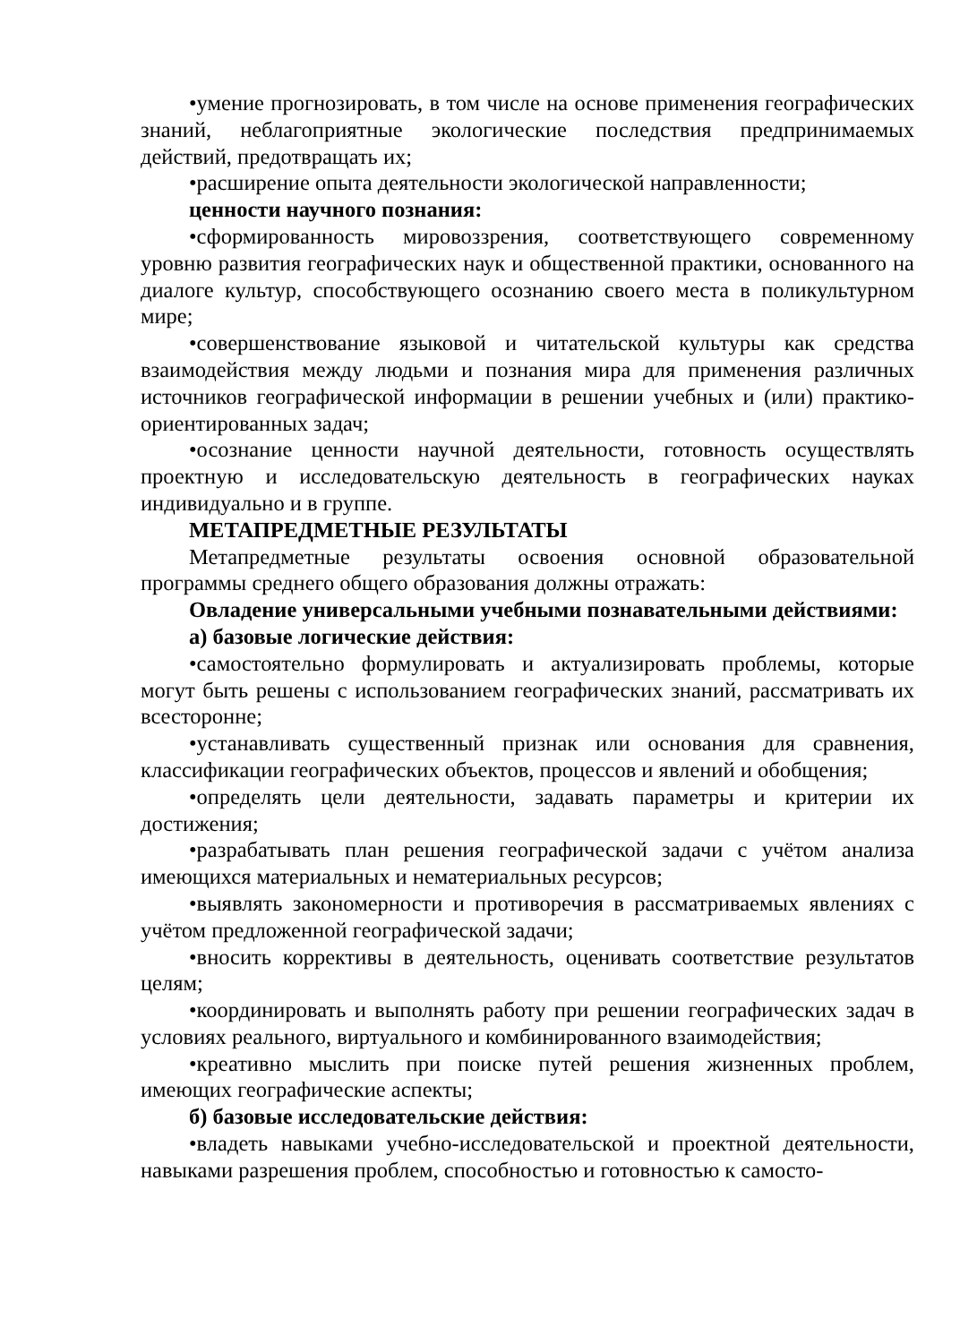•умение прогнозировать, в том числе на основе применения географических знаний, неблагоприятные экологические последствия предпринимаемых действий, предотвращать их;
•расширение опыта деятельности экологической направленности;
ценности научного познания:
•сформированность мировоззрения, соответствующего современному уровню развития географических наук и общественной практики, основанного на диалоге культур, способствующего осознанию своего места в поликультурном мире;
•совершенствование языковой и читательской культуры как средства взаимодействия между людьми и познания мира для применения различных источников географической информации в решении учебных и (или) практико-ориентированных задач;
•осознание ценности научной деятельности, готовность осуществлять проектную и исследовательскую деятельность в географических науках индивидуально и в группе.
МЕТАПРЕДМЕТНЫЕ РЕЗУЛЬТАТЫ
Метапредметные результаты освоения основной образовательной программы среднего общего образования должны отражать:
Овладение универсальными учебными познавательными действиями:
а) базовые логические действия:
•самостоятельно формулировать и актуализировать проблемы, которые могут быть решены с использованием географических знаний, рассматривать их всесторонне;
•устанавливать существенный признак или основания для сравнения, классификации географических объектов, процессов и явлений и обобщения;
•определять цели деятельности, задавать параметры и критерии их достижения;
•разрабатывать план решения географической задачи с учётом анализа имеющихся материальных и нематериальных ресурсов;
•выявлять закономерности и противоречия в рассматриваемых явлениях с учётом предложенной географической задачи;
•вносить коррективы в деятельность, оценивать соответствие результатов целям;
•координировать и выполнять работу при решении географических задач в условиях реального, виртуального и комбинированного взаимодействия;
•креативно мыслить при поиске путей решения жизненных проблем, имеющих географические аспекты;
б) базовые исследовательские действия:
•владеть навыками учебно-исследовательской и проектной деятельности, навыками разрешения проблем, способностью и готовностью к самосто-